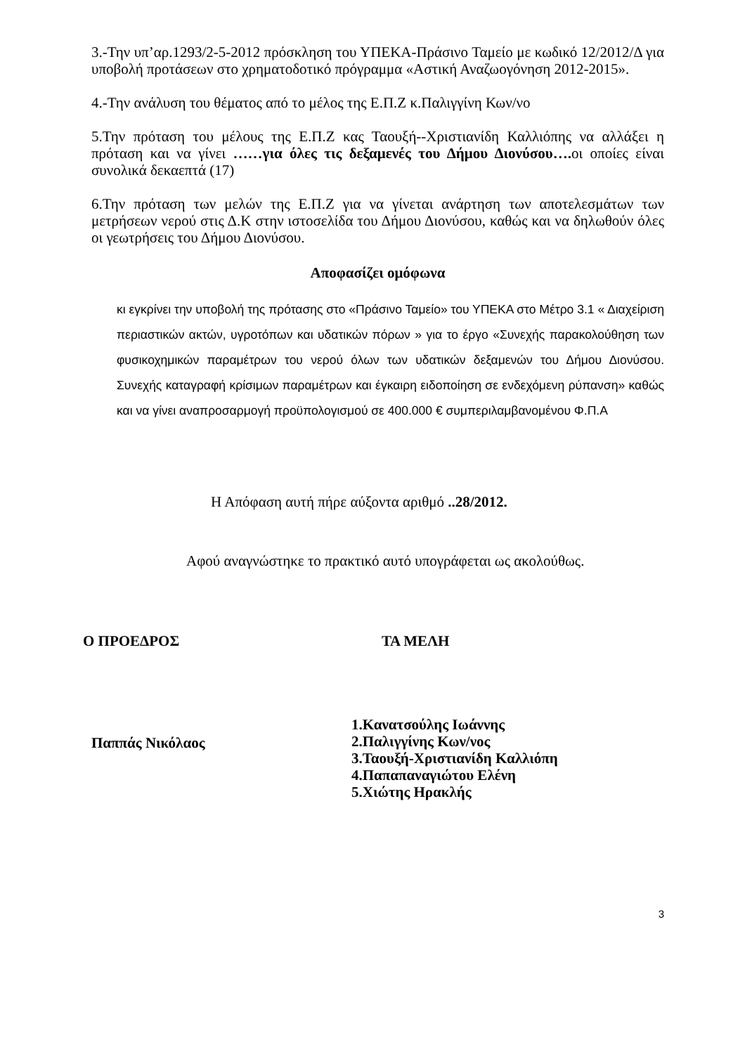3.-Την υπ’αρ.1293/2-5-2012 πρόσκληση του ΥΠΕΚΑ-Πράσινο Ταμείο με κωδικό 12/2012/Δ για υποβολή προτάσεων στο χρηματοδοτικό πρόγραμμα «Αστική Αναζωογόνηση 2012-2015».
4.-Την ανάλυση του θέματος από το μέλος της Ε.Π.Ζ κ.Παλιγγίνη Κων/νο
5.Την πρόταση του μέλους της Ε.Π.Ζ κας Ταουξή--Χριστιανίδη Καλλιόπης να αλλάξει η πρόταση και να γίνει ……για όλες τις δεξαμενές του Δήμου Διονύσου…. οι οποίες είναι συνολικά δεκαεπτά (17)
6.Την πρόταση των μελών της Ε.Π.Ζ για να γίνεται ανάρτηση των αποτελεσμάτων των μετρήσεων νερού στις Δ.Κ στην ιστοσελίδα του Δήμου Διονύσου, καθώς και να δηλωθούν όλες οι γεωτρήσεις του Δήμου Διονύσου.
Αποφασίζει ομόφωνα
κι εγκρίνει την υποβολή της πρότασης στο «Πράσινο Ταμείο» του ΥΠΕΚΑ στο Μέτρο 3.1 « Διαχείριση περιαστικών ακτών, υγροτόπων και υδατικών πόρων » για το έργο «Συνεχής παρακολούθηση των φυσικοχημικών παραμέτρων του νερού όλων των υδατικών δεξαμενών του Δήμου Διονύσου. Συνεχής καταγραφή κρίσιμων παραμέτρων και έγκαιρη ειδοποίηση σε ενδεχόμενη ρύπανση» καθώς και να γίνει αναπροσαρμογή προϋπολογισμού σε 400.000 € συμπεριλαμβανομένου Φ.Π.Α
Η Απόφαση αυτή πήρε αύξοντα αριθμό ..28/2012.
Αφού αναγνώστηκε το πρακτικό αυτό υπογράφεται ως ακολούθως.
Ο ΠΡΟΕΔΡΟΣ ΤΑ ΜΕΛΗ
Παππάς Νικόλαος
1.Κανατσούλης Ιωάννης
2.Παλιγγίνης Κων/νος
3.Ταουξή-Χριστιανίδη Καλλιόπη
4.Παπαπαναγιώτου Ελένη
5.Χιώτης Ηρακλής
3